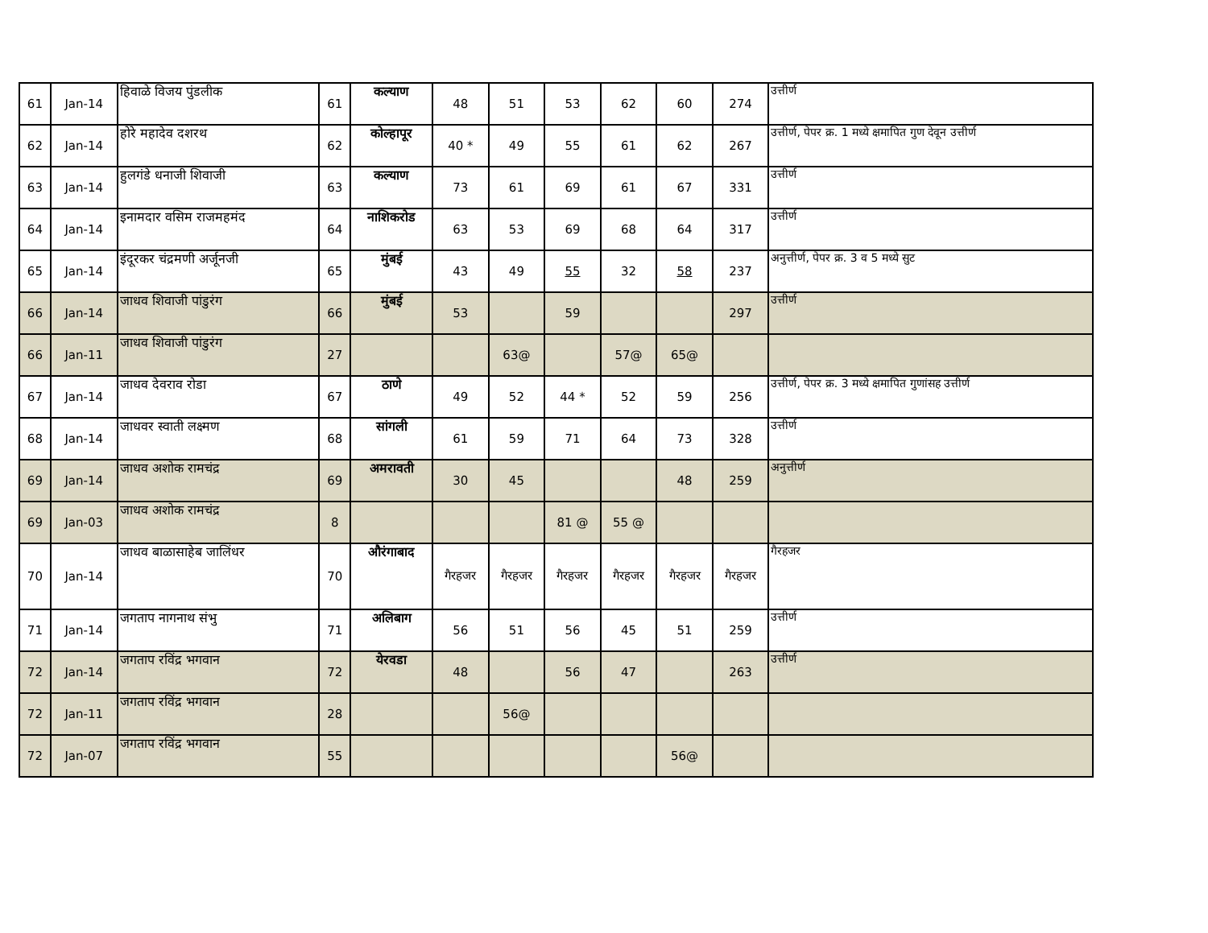| 61 | Jan-14 | हिवाळे विजय पुंडलीक | 61 | कल्याण | 48 | 51 | 53 | 62 | 60 | 274 | उत्तीर्ण |
| 62 | Jan-14 | होरे महादेव दशरथ | 62 | कोल्हापूर | 40 * | 49 | 55 | 61 | 62 | 267 | उत्तीर्ण, पेपर क्र. 1 मध्ये क्षमापित गुण देवून उत्तीर्ण |
| 63 | Jan-14 | हुलगंडे धनाजी शिवाजी | 63 | कल्याण | 73 | 61 | 69 | 61 | 67 | 331 | उत्तीर्ण |
| 64 | Jan-14 | इनामदार वसिम राजमहमंद | 64 | नाशिकरोड | 63 | 53 | 69 | 68 | 64 | 317 | उत्तीर्ण |
| 65 | Jan-14 | इंदूरकर चंद्रमणी अर्जूनजी | 65 | मुंबई | 43 | 49 | 55 | 32 | 58 | 237 | अनुत्तीर्ण, पेपर क्र. 3 व 5 मध्ये सुट |
| 66 | Jan-14 | जाधव शिवाजी पांडुरंग | 66 | मुंबई | 53 | | 59 | | | 297 | उत्तीर्ण |
| 66 | Jan-11 | जाधव शिवाजी पांडुरंग | 27 | | | 63@ | | 57@ | 65@ | | |
| 67 | Jan-14 | जाधव देवराव रोडा | 67 | ठाणे | 49 | 52 | 44 * | 52 | 59 | 256 | उत्तीर्ण, पेपर क्र. 3 मध्ये क्षमापित गुणांसह उत्तीर्ण |
| 68 | Jan-14 | जाधवर स्वाती लक्ष्मण | 68 | सांगली | 61 | 59 | 71 | 64 | 73 | 328 | उत्तीर्ण |
| 69 | Jan-14 | जाधव अशोक रामचंद्र | 69 | अमरावती | 30 | 45 | | | 48 | 259 | अनुत्तीर्ण |
| 69 | Jan-03 | जाधव अशोक रामचंद्र | 8 | | | | 81 @ | 55 @ | | | |
| 70 | Jan-14 | जाधव बाळासाहेब जालिंधर | 70 | औरंगाबाद | गैरहजर | गैरहजर | गैरहजर | गैरहजर | गैरहजर | गैरहजर | गैरहजर |
| 71 | Jan-14 | जगताप नागनाथ संभु | 71 | अलिबाग | 56 | 51 | 56 | 45 | 51 | 259 | उत्तीर्ण |
| 72 | Jan-14 | जगताप रविंद्र भगवान | 72 | येरवडा | 48 | | 56 | 47 | | 263 | उत्तीर्ण |
| 72 | Jan-11 | जगताप रविंद्र भगवान | 28 | | | 56@ | | | | | |
| 72 | Jan-07 | जगताप रविंद्र भगवान | 55 | | | | | | 56@ | | |